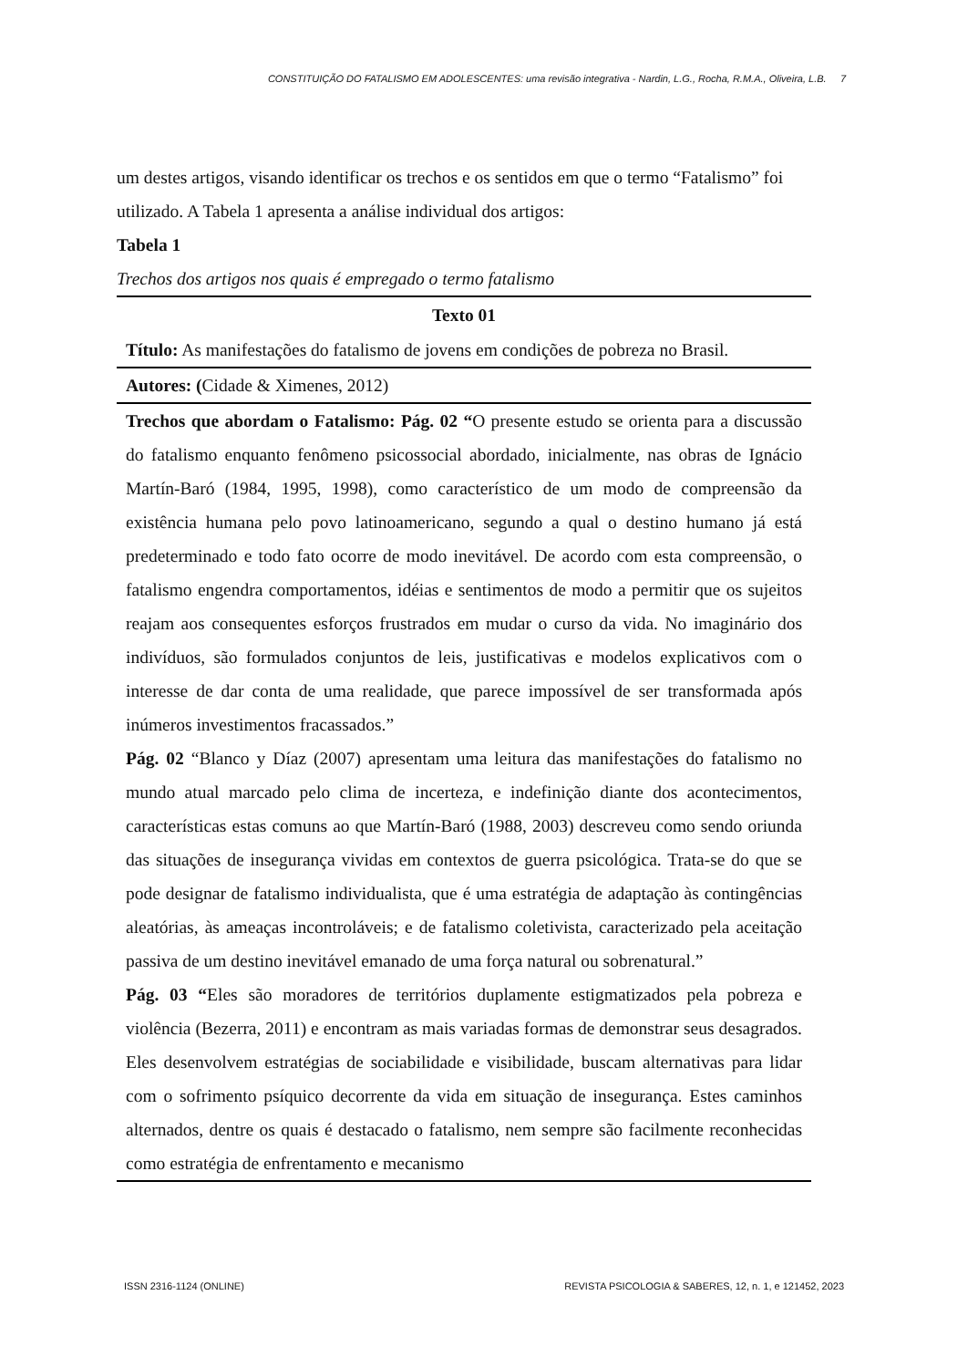CONSTITUIÇÃO DO FATALISMO EM ADOLESCENTES: uma revisão integrativa - Nardin, L.G., Rocha, R.M.A., Oliveira, L.B. 7
um destes artigos, visando identificar os trechos e os sentidos em que o termo “Fatalismo” foi utilizado. A Tabela 1 apresenta a análise individual dos artigos:
Tabela 1
Trechos dos artigos nos quais é empregado o termo fatalismo
| Texto 01 |
| --- |
| Título: As manifestações do fatalismo de jovens em condições de pobreza no Brasil. |
| Autores: ( Cidade & Ximenes, 2012) |
| Trechos que abordam o Fatalismo: Pág. 02 “ O presente estudo se orienta para a discussão do fatalismo enquanto fenômeno psicossocial abordado, inicialmente, nas obras de Ignácio Martín-Baró (1984, 1995, 1998), como característico de um modo de compreensão da existência humana pelo povo latinoamericano, segundo a qual o destino humano já está predeterminado e todo fato ocorre de modo inevitável. De acordo com esta compreensão, o fatalismo engendra comportamentos, idéias e sentimentos de modo a permitir que os sujeitos reajam aos consequentes esforços frustrados em mudar o curso da vida. No imaginário dos indivíduos, são formulados conjuntos de leis, justificativas e modelos explicativos com o interesse de dar conta de uma realidade, que parece impossível de ser transformada após inúmeros investimentos fracassados.” Pág. 02 “Blanco y Díaz (2007) apresentam uma leitura das manifestações do fatalismo no mundo atual marcado pelo clima de incerteza, e indefinição diante dos acontecimentos, características estas comuns ao que Martín-Baró (1988, 2003) descreveu como sendo oriunda das situações de insegurança vividas em contextos de guerra psicológica. Trata-se do que se pode designar de fatalismo individualista, que é uma estratégia de adaptação às contingências aleatórias, às ameaças incontroláveis; e de fatalismo coletivista, caracterizado pela aceitação passiva de um destino inevitável emanado de uma força natural ou sobrenatural.” Pág. 03 “ Eles são moradores de territórios duplamente estigmatizados pela pobreza e violência (Bezerra, 2011) e encontram as mais variadas formas de demonstrar seus desagrados. Eles desenvolvem estratégias de sociabilidade e visibilidade, buscam alternativas para lidar com o sofrimento psíquico decorrente da vida em situação de insegurança. Estes caminhos alternados, dentre os quais é destacado o fatalismo, nem sempre são facilmente reconhecidas como estratégia de enfrentamento e mecanismo |
ISSN 2316-1124 (ONLINE) REVISTA PSICOLOGIA & SABERES, 12, n. 1, e 121452, 2023